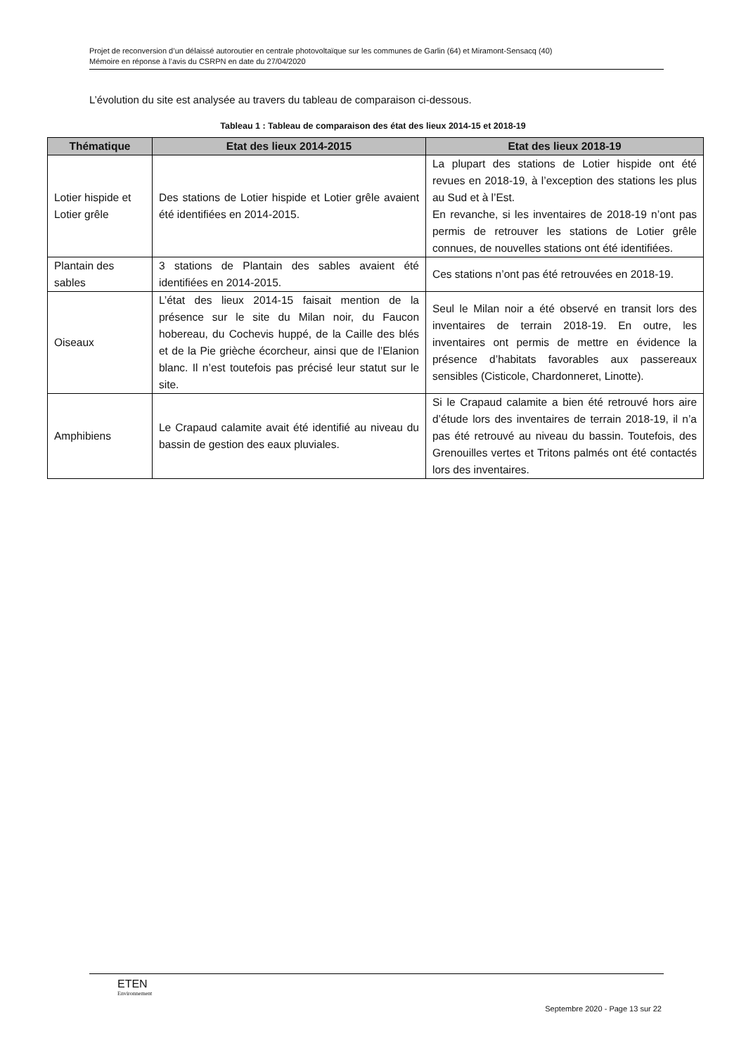Projet de reconversion d’un délaissé autoroutier en centrale photovoltaïque sur les communes de Garlin (64) et Miramont-Sensacq (40)
Mémoire en réponse à l’avis du CSRPN en date du 27/04/2020
L’évolution du site est analysée au travers du tableau de comparaison ci-dessous.
Tableau 1 : Tableau de comparaison des état des lieux 2014-15 et 2018-19
| Thématique | Etat des lieux 2014-2015 | Etat des lieux 2018-19 |
| --- | --- | --- |
| Lotier hispide et Lotier grêle | Des stations de Lotier hispide et Lotier grêle avaient été identifiées en 2014-2015. | La plupart des stations de Lotier hispide ont été revues en 2018-19, à l’exception des stations les plus au Sud et à l’Est. En revanche, si les inventaires de 2018-19 n’ont pas permis de retrouver les stations de Lotier grêle connues, de nouvelles stations ont été identifiées. |
| Plantain des sables | 3 stations de Plantain des sables avaient été identifiées en 2014-2015. | Ces stations n’ont pas été retrouvées en 2018-19. |
| Oiseaux | L’état des lieux 2014-15 faisait mention de la présence sur le site du Milan noir, du Faucon hobereau, du Cochevis huppé, de la Caille des blés et de la Pie grièche écorcheur, ainsi que de l’Elanion blanc. Il n’est toutefois pas précisé leur statut sur le site. | Seul le Milan noir a été observé en transit lors des inventaires de terrain 2018-19. En outre, les inventaires ont permis de mettre en évidence la présence d’habitats favorables aux passereaux sensibles (Cisticole, Chardonneret, Linotte). |
| Amphibiens | Le Crapaud calamite avait été identifié au niveau du bassin de gestion des eaux pluviales. | Si le Crapaud calamite a bien été retrouvé hors aire d’étude lors des inventaires de terrain 2018-19, il n’a pas été retrouvé au niveau du bassin. Toutefois, des Grenouilles vertes et Tritons palmés ont été contactés lors des inventaires. |
ETEN
Environnement
Septembre 2020 - Page 13 sur 22